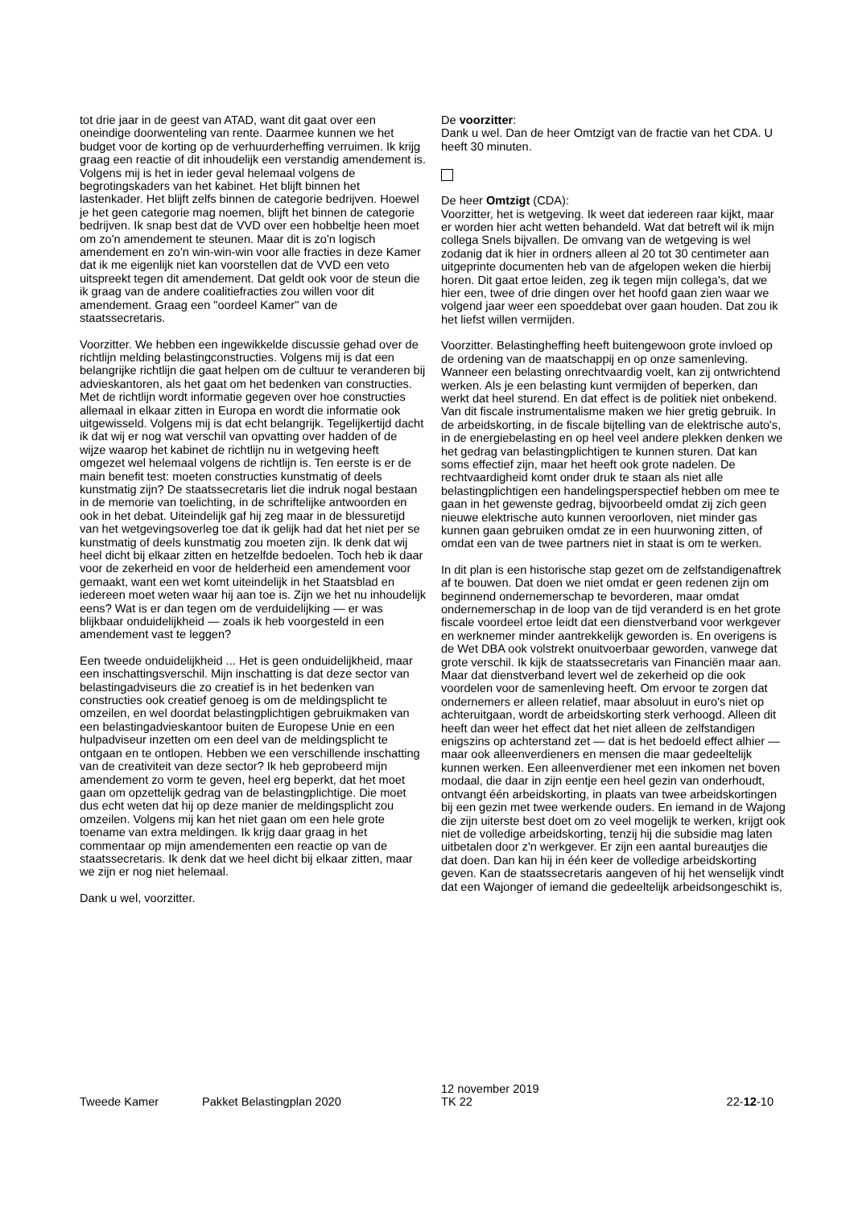tot drie jaar in de geest van ATAD, want dit gaat over een oneindige doorwenteling van rente. Daarmee kunnen we het budget voor de korting op de verhuurderheffing verruimen. Ik krijg graag een reactie of dit inhoudelijk een verstandig amendement is. Volgens mij is het in ieder geval helemaal volgens de begrotingskaders van het kabinet. Het blijft binnen het lastenkader. Het blijft zelfs binnen de categorie bedrijven. Hoewel je het geen categorie mag noemen, blijft het binnen de categorie bedrijven. Ik snap best dat de VVD over een hobbeltje heen moet om zo'n amendement te steunen. Maar dit is zo'n logisch amendement en zo'n win-win-win voor alle fracties in deze Kamer dat ik me eigenlijk niet kan voorstellen dat de VVD een veto uitspreekt tegen dit amendement. Dat geldt ook voor de steun die ik graag van de andere coalitiefracties zou willen voor dit amendement. Graag een "oordeel Kamer" van de staatssecretaris.
Voorzitter. We hebben een ingewikkelde discussie gehad over de richtlijn melding belastingconstructies. Volgens mij is dat een belangrijke richtlijn die gaat helpen om de cultuur te veranderen bij advieskantoren, als het gaat om het bedenken van constructies. Met de richtlijn wordt informatie gegeven over hoe constructies allemaal in elkaar zitten in Europa en wordt die informatie ook uitgewisseld. Volgens mij is dat echt belangrijk. Tegelijkertijd dacht ik dat wij er nog wat verschil van opvatting over hadden of de wijze waarop het kabinet de richtlijn nu in wetgeving heeft omgezet wel helemaal volgens de richtlijn is. Ten eerste is er de main benefit test: moeten constructies kunstmatig of deels kunstmatig zijn? De staatssecretaris liet die indruk nogal bestaan in de memorie van toelichting, in de schriftelijke antwoorden en ook in het debat. Uiteindelijk gaf hij zeg maar in de blessuretijd van het wetgevingsoverleg toe dat ik gelijk had dat het niet per se kunstmatig of deels kunstmatig zou moeten zijn. Ik denk dat wij heel dicht bij elkaar zitten en hetzelfde bedoelen. Toch heb ik daar voor de zekerheid en voor de helderheid een amendement voor gemaakt, want een wet komt uiteindelijk in het Staatsblad en iedereen moet weten waar hij aan toe is. Zijn we het nu inhoudelijk eens? Wat is er dan tegen om de verduidelijking — er was blijkbaar onduidelijkheid — zoals ik heb voorgesteld in een amendement vast te leggen?
Een tweede onduidelijkheid ... Het is geen onduidelijkheid, maar een inschattingsverschil. Mijn inschatting is dat deze sector van belastingadviseurs die zo creatief is in het bedenken van constructies ook creatief genoeg is om de meldingsplicht te omzeilen, en wel doordat belastingplichtigen gebruikmaken van een belastingadvieskantoor buiten de Europese Unie en een hulpadviseur inzetten om een deel van de meldingsplicht te ontgaan en te ontlopen. Hebben we een verschillende inschatting van de creativiteit van deze sector? Ik heb geprobeerd mijn amendement zo vorm te geven, heel erg beperkt, dat het moet gaan om opzettelijk gedrag van de belastingplichtige. Die moet dus echt weten dat hij op deze manier de meldingsplicht zou omzeilen. Volgens mij kan het niet gaan om een hele grote toename van extra meldingen. Ik krijg daar graag in het commentaar op mijn amendementen een reactie op van de staatssecretaris. Ik denk dat we heel dicht bij elkaar zitten, maar we zijn er nog niet helemaal.
Dank u wel, voorzitter.
De voorzitter:
Dank u wel. Dan de heer Omtzigt van de fractie van het CDA. U heeft 30 minuten.
De heer Omtzigt (CDA):
Voorzitter, het is wetgeving. Ik weet dat iedereen raar kijkt, maar er worden hier acht wetten behandeld. Wat dat betreft wil ik mijn collega Snels bijvallen. De omvang van de wetgeving is wel zodanig dat ik hier in ordners alleen al 20 tot 30 centimeter aan uitgeprinte documenten heb van de afgelopen weken die hierbij horen. Dit gaat ertoe leiden, zeg ik tegen mijn collega's, dat we hier een, twee of drie dingen over het hoofd gaan zien waar we volgend jaar weer een spoeddebat over gaan houden. Dat zou ik het liefst willen vermijden.
Voorzitter. Belastingheffing heeft buitengewoon grote invloed op de ordening van de maatschappij en op onze samenleving. Wanneer een belasting onrechtvaardig voelt, kan zij ontwrichtend werken. Als je een belasting kunt vermijden of beperken, dan werkt dat heel sturend. En dat effect is de politiek niet onbekend. Van dit fiscale instrumentalisme maken we hier gretig gebruik. In de arbeidskorting, in de fiscale bijtelling van de elektrische auto's, in de energiebelasting en op heel veel andere plekken denken we het gedrag van belastingplichtigen te kunnen sturen. Dat kan soms effectief zijn, maar het heeft ook grote nadelen. De rechtvaardigheid komt onder druk te staan als niet alle belastingplichtigen een handelingsperspectief hebben om mee te gaan in het gewenste gedrag, bijvoorbeeld omdat zij zich geen nieuwe elektrische auto kunnen veroorloven, niet minder gas kunnen gaan gebruiken omdat ze in een huurwoning zitten, of omdat een van de twee partners niet in staat is om te werken.
In dit plan is een historische stap gezet om de zelfstandigenaftrek af te bouwen. Dat doen we niet omdat er geen redenen zijn om beginnend ondernemerschap te bevorderen, maar omdat ondernemerschap in de loop van de tijd veranderd is en het grote fiscale voordeel ertoe leidt dat een dienstverband voor werkgever en werknemer minder aantrekkelijk geworden is. En overigens is de Wet DBA ook volstrekt onuitvoerbaar geworden, vanwege dat grote verschil. Ik kijk de staatssecretaris van Financiën maar aan. Maar dat dienstverband levert wel de zekerheid op die ook voordelen voor de samenleving heeft. Om ervoor te zorgen dat ondernemers er alleen relatief, maar absoluut in euro's niet op achteruitgaan, wordt de arbeidskorting sterk verhoogd. Alleen dit heeft dan weer het effect dat het niet alleen de zelfstandigen enigszins op achterstand zet — dat is het bedoeld effect alhier — maar ook alleenverdieners en mensen die maar gedeeltelijk kunnen werken. Een alleenverdiener met een inkomen net boven modaal, die daar in zijn eentje een heel gezin van onderhoudt, ontvangt één arbeidskorting, in plaats van twee arbeidskortingen bij een gezin met twee werkende ouders. En iemand in de Wajong die zijn uiterste best doet om zo veel mogelijk te werken, krijgt ook niet de volledige arbeidskorting, tenzij hij die subsidie mag laten uitbetalen door z'n werkgever. Er zijn een aantal bureautjes die dat doen. Dan kan hij in één keer de volledige arbeidskorting geven. Kan de staatssecretaris aangeven of hij het wenselijk vindt dat een Wajonger of iemand die gedeeltelijk arbeidsongeschikt is,
Tweede Kamer
Pakket Belastingplan 2020
12 november 2019
TK 22
22-12-10